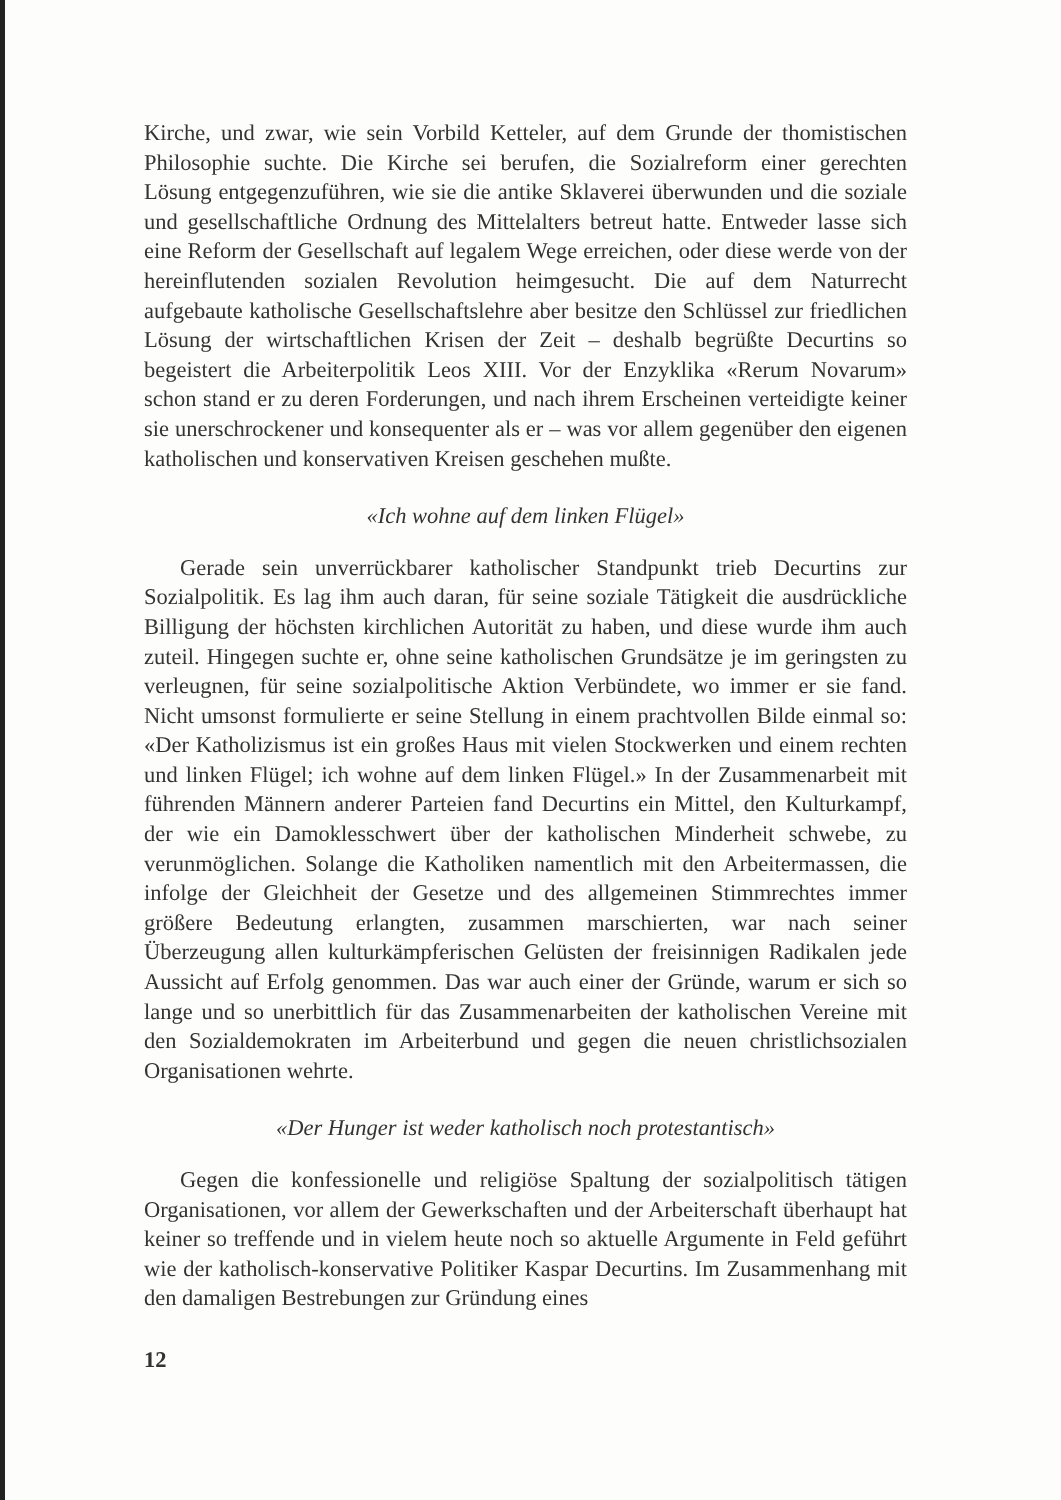Kirche, und zwar, wie sein Vorbild Ketteler, auf dem Grunde der thomistischen Philosophie suchte. Die Kirche sei berufen, die Sozialreform einer gerechten Lösung entgegenzuführen, wie sie die antike Sklaverei überwunden und die soziale und gesellschaftliche Ordnung des Mittelalters betreut hatte. Entweder lasse sich eine Reform der Gesellschaft auf legalem Wege erreichen, oder diese werde von der hereinflutenden sozialen Revolution heimgesucht. Die auf dem Naturrecht aufgebaute katholische Gesellschaftslehre aber besitze den Schlüssel zur friedlichen Lösung der wirtschaftlichen Krisen der Zeit – deshalb begrüßte Decurtins so begeistert die Arbeiterpolitik Leos XIII. Vor der Enzyklika «Rerum Novarum» schon stand er zu deren Forderungen, und nach ihrem Erscheinen verteidigte keiner sie unerschrockener und konsequenter als er – was vor allem gegenüber den eigenen katholischen und konservativen Kreisen geschehen mußte.
«Ich wohne auf dem linken Flügel»
Gerade sein unverrückbarer katholischer Standpunkt trieb Decurtins zur Sozialpolitik. Es lag ihm auch daran, für seine soziale Tätigkeit die ausdrückliche Billigung der höchsten kirchlichen Autorität zu haben, und diese wurde ihm auch zuteil. Hingegen suchte er, ohne seine katholischen Grundsätze je im geringsten zu verleugnen, für seine sozialpolitische Aktion Verbündete, wo immer er sie fand. Nicht umsonst formulierte er seine Stellung in einem prachtvollen Bilde einmal so: «Der Katholizismus ist ein großes Haus mit vielen Stockwerken und einem rechten und linken Flügel; ich wohne auf dem linken Flügel.» In der Zusammenarbeit mit führenden Männern anderer Parteien fand Decurtins ein Mittel, den Kulturkampf, der wie ein Damoklesschwert über der katholischen Minderheit schwebe, zu verunmöglichen. Solange die Katholiken namentlich mit den Arbeitermassen, die infolge der Gleichheit der Gesetze und des allgemeinen Stimmrechtes immer größere Bedeutung erlangten, zusammen marschierten, war nach seiner Überzeugung allen kulturkämpferischen Gelüsten der freisinnigen Radikalen jede Aussicht auf Erfolg genommen. Das war auch einer der Gründe, warum er sich so lange und so unerbittlich für das Zusammenarbeiten der katholischen Vereine mit den Sozialdemokraten im Arbeiterbund und gegen die neuen christlichsozialen Organisationen wehrte.
«Der Hunger ist weder katholisch noch protestantisch»
Gegen die konfessionelle und religiöse Spaltung der sozialpolitisch tätigen Organisationen, vor allem der Gewerkschaften und der Arbeiterschaft überhaupt hat keiner so treffende und in vielem heute noch so aktuelle Argumente in Feld geführt wie der katholisch-konservative Politiker Kaspar Decurtins. Im Zusammenhang mit den damaligen Bestrebungen zur Gründung eines
12